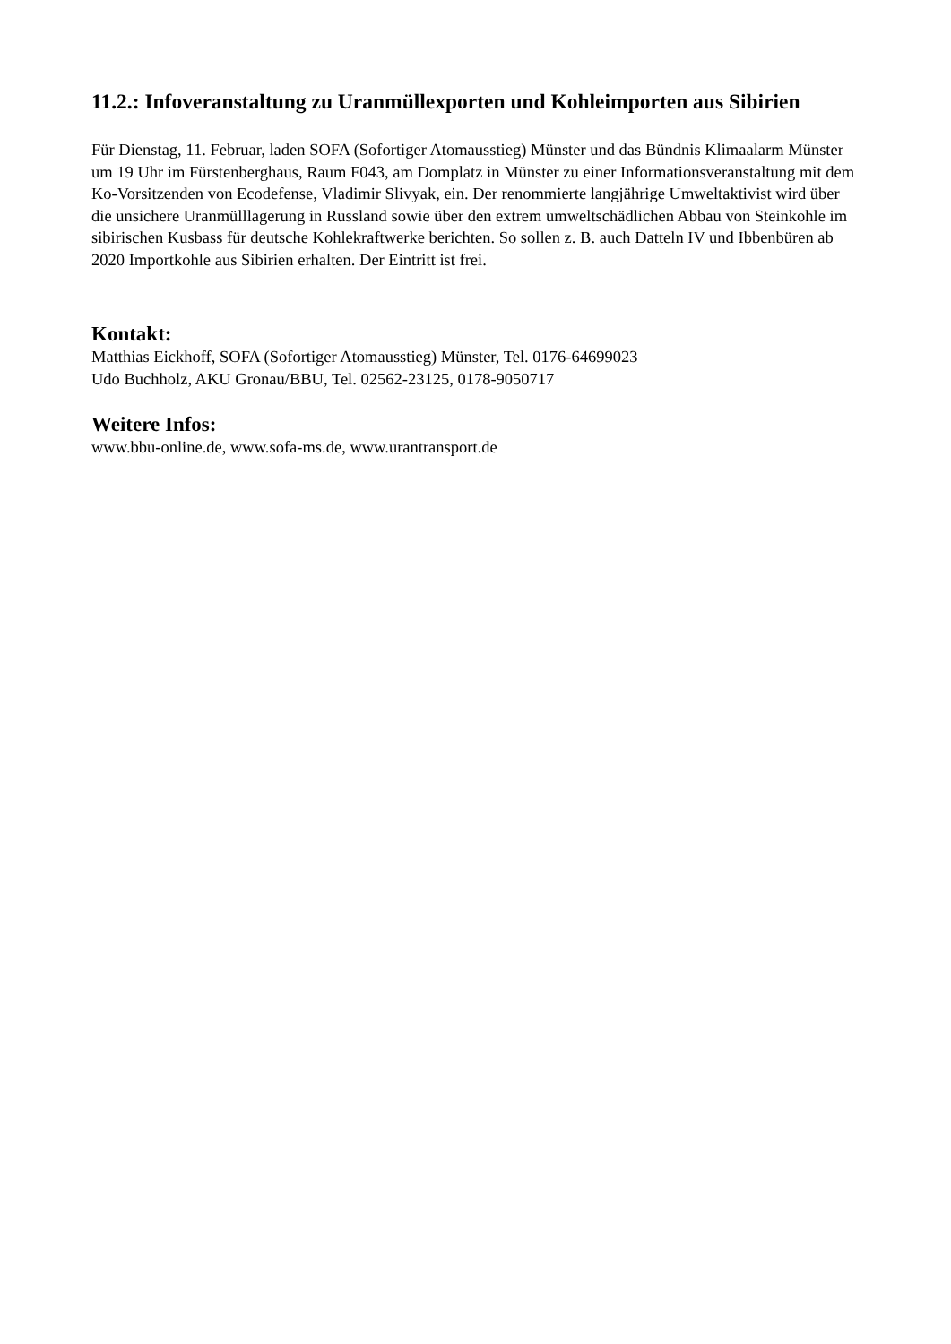11.2.: Infoveranstaltung zu Uranmüllexporten und Kohleimporten aus Sibirien
Für Dienstag, 11. Februar, laden SOFA (Sofortiger Atomausstieg) Münster und das Bündnis Klimaalarm Münster um 19 Uhr im Fürstenberghaus, Raum F043, am Domplatz in Münster zu einer Informationsveranstaltung mit dem Ko-Vorsitzenden von Ecodefense, Vladimir Slivyak, ein. Der renommierte langjährige Umweltaktivist wird über die unsichere Uranmülllagerung in Russland sowie über den extrem umweltschädlichen Abbau von Steinkohle im sibirischen Kusbass für deutsche Kohlekraftwerke berichten. So sollen z. B. auch Datteln IV und Ibbenbüren ab 2020 Importkohle aus Sibirien erhalten. Der Eintritt ist frei.
Kontakt:
Matthias Eickhoff, SOFA (Sofortiger Atomausstieg) Münster, Tel. 0176-64699023
Udo Buchholz, AKU Gronau/BBU, Tel. 02562-23125, 0178-9050717
Weitere Infos:
www.bbu-online.de, www.sofa-ms.de, www.urantransport.de